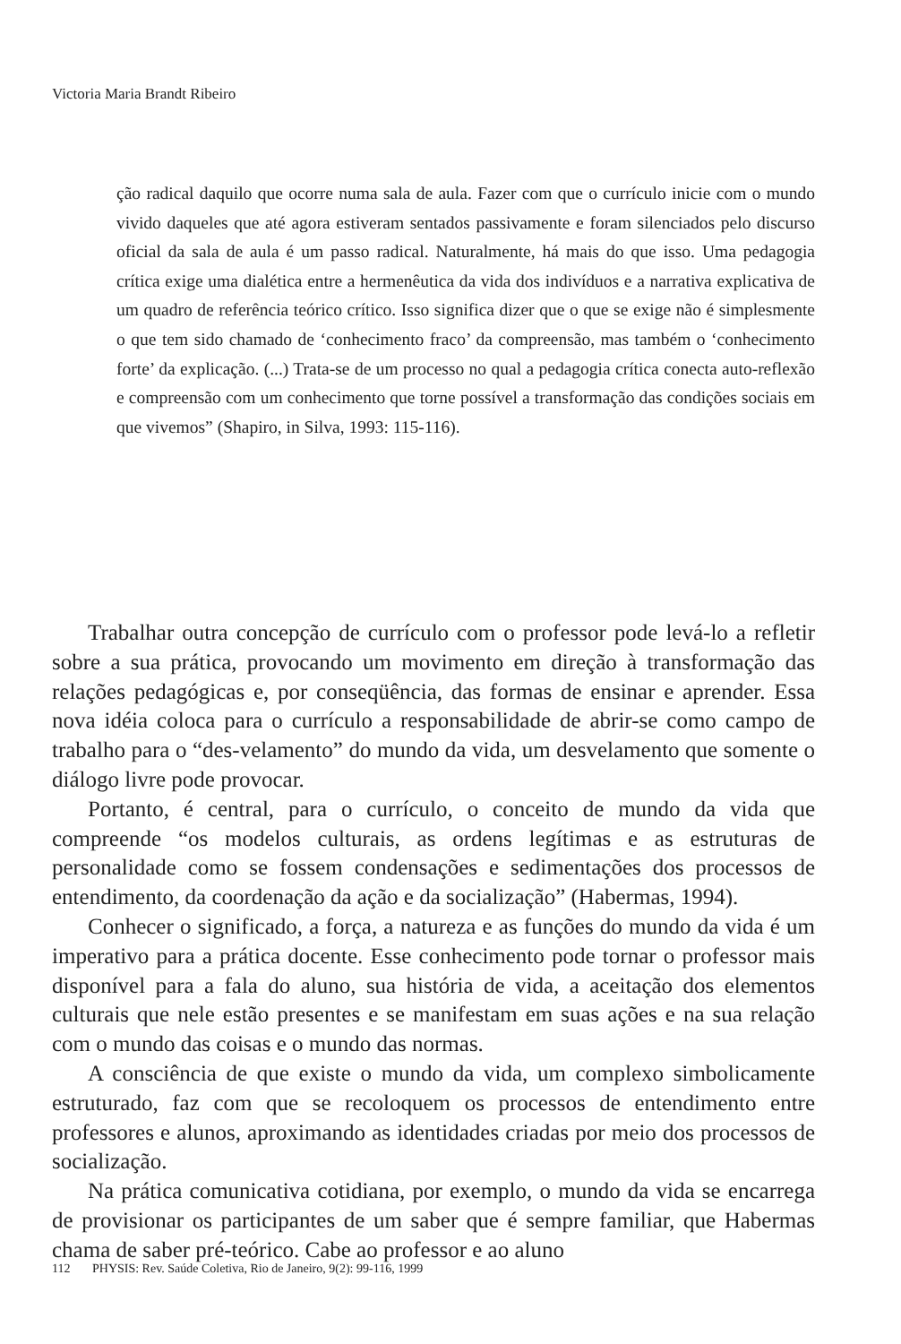Victoria Maria Brandt Ribeiro
ção radical daquilo que ocorre numa sala de aula. Fazer com que o currículo inicie com o mundo vivido daqueles que até agora estiveram sentados passivamente e foram silenciados pelo discurso oficial da sala de aula é um passo radical. Naturalmente, há mais do que isso. Uma pedagogia crítica exige uma dialética entre a hermenêutica da vida dos indivíduos e a narrativa explicativa de um quadro de referência teórico crítico. Isso significa dizer que o que se exige não é simplesmente o que tem sido chamado de ‘conhecimento fraco’ da compreensão, mas também o ‘conhecimento forte’ da explicação. (...) Trata-se de um processo no qual a pedagogia crítica conecta auto-reflexão e compreensão com um conhecimento que torne possível a transformação das condições sociais em que vivemos” (Shapiro, in Silva, 1993: 115-116).
Trabalhar outra concepção de currículo com o professor pode levá-lo a refletir sobre a sua prática, provocando um movimento em direção à transformação das relações pedagógicas e, por conseqüência, das formas de ensinar e aprender. Essa nova idéia coloca para o currículo a responsabilidade de abrir-se como campo de trabalho para o “des-velamento” do mundo da vida, um desvelamento que somente o diálogo livre pode provocar.
Portanto, é central, para o currículo, o conceito de mundo da vida que compreende “os modelos culturais, as ordens legítimas e as estruturas de personalidade como se fossem condensações e sedimentações dos processos de entendimento, da coordenação da ação e da socialização” (Habermas, 1994).
Conhecer o significado, a força, a natureza e as funções do mundo da vida é um imperativo para a prática docente. Esse conhecimento pode tornar o professor mais disponível para a fala do aluno, sua história de vida, a aceitação dos elementos culturais que nele estão presentes e se manifestam em suas ações e na sua relação com o mundo das coisas e o mundo das normas.
A consciência de que existe o mundo da vida, um complexo simbolicamente estruturado, faz com que se recoloquem os processos de entendimento entre professores e alunos, aproximando as identidades criadas por meio dos processos de socialização.
Na prática comunicativa cotidiana, por exemplo, o mundo da vida se encarrega de provisionar os participantes de um saber que é sempre familiar, que Habermas chama de saber pré-teórico. Cabe ao professor e ao aluno
112 PHYSIS: Rev. Saúde Coletiva, Rio de Janeiro, 9(2): 99-116, 1999